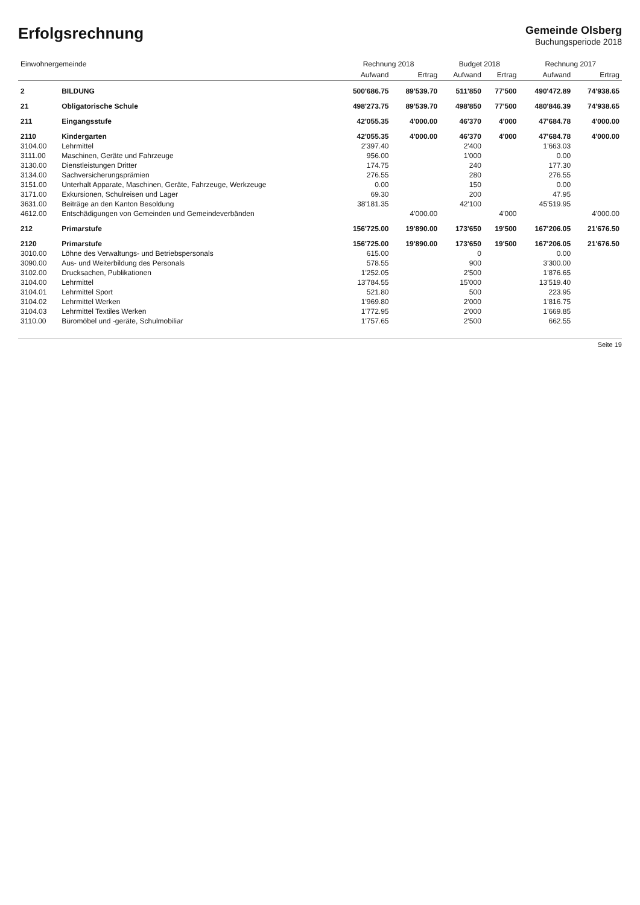Erfolgsrechnung
Gemeinde Olsberg
Buchungsperiode 2018
| Einwohnergemeinde | | Rechnung 2018 | | Budget 2018 | | Rechnung 2017 | |
| --- | --- | --- | --- | --- | --- | --- | --- |
| | | Aufwand | Ertrag | Aufwand | Ertrag | Aufwand | Ertrag |
| 2 | BILDUNG | 500'686.75 | 89'539.70 | 511'850 | 77'500 | 490'472.89 | 74'938.65 |
| 21 | Obligatorische Schule | 498'273.75 | 89'539.70 | 498'850 | 77'500 | 480'846.39 | 74'938.65 |
| 211 | Eingangsstufe | 42'055.35 | 4'000.00 | 46'370 | 4'000 | 47'684.78 | 4'000.00 |
| 2110 | Kindergarten | 42'055.35 | 4'000.00 | 46'370 | 4'000 | 47'684.78 | 4'000.00 |
| 3104.00 | Lehrmittel | 2'397.40 | | 2'400 | | 1'663.03 | |
| 3111.00 | Maschinen, Geräte und Fahrzeuge | 956.00 | | 1'000 | | 0.00 | |
| 3130.00 | Dienstleistungen Dritter | 174.75 | | 240 | | 177.30 | |
| 3134.00 | Sachversicherungsprämien | 276.55 | | 280 | | 276.55 | |
| 3151.00 | Unterhalt Apparate, Maschinen, Geräte, Fahrzeuge, Werkzeuge | 0.00 | | 150 | | 0.00 | |
| 3171.00 | Exkursionen, Schulreisen und Lager | 69.30 | | 200 | | 47.95 | |
| 3631.00 | Beiträge an den Kanton Besoldung | 38'181.35 | | 42'100 | | 45'519.95 | |
| 4612.00 | Entschädigungen von Gemeinden und Gemeindeverbänden | | 4'000.00 | | 4'000 | | 4'000.00 |
| 212 | Primarstufe | 156'725.00 | 19'890.00 | 173'650 | 19'500 | 167'206.05 | 21'676.50 |
| 2120 | Primarstufe | 156'725.00 | 19'890.00 | 173'650 | 19'500 | 167'206.05 | 21'676.50 |
| 3010.00 | Löhne des Verwaltungs- und Betriebspersonals | 615.00 | | 0 | | 0.00 | |
| 3090.00 | Aus- und Weiterbildung des Personals | 578.55 | | 900 | | 3'300.00 | |
| 3102.00 | Drucksachen, Publikationen | 1'252.05 | | 2'500 | | 1'876.65 | |
| 3104.00 | Lehrmittel | 13'784.55 | | 15'000 | | 13'519.40 | |
| 3104.01 | Lehrmittel Sport | 521.80 | | 500 | | 223.95 | |
| 3104.02 | Lehrmittel Werken | 1'969.80 | | 2'000 | | 1'816.75 | |
| 3104.03 | Lehrmittel Textiles Werken | 1'772.95 | | 2'000 | | 1'669.85 | |
| 3110.00 | Büromöbel und -geräte, Schulmobiliar | 1'757.65 | | 2'500 | | 662.55 | |
Seite 19